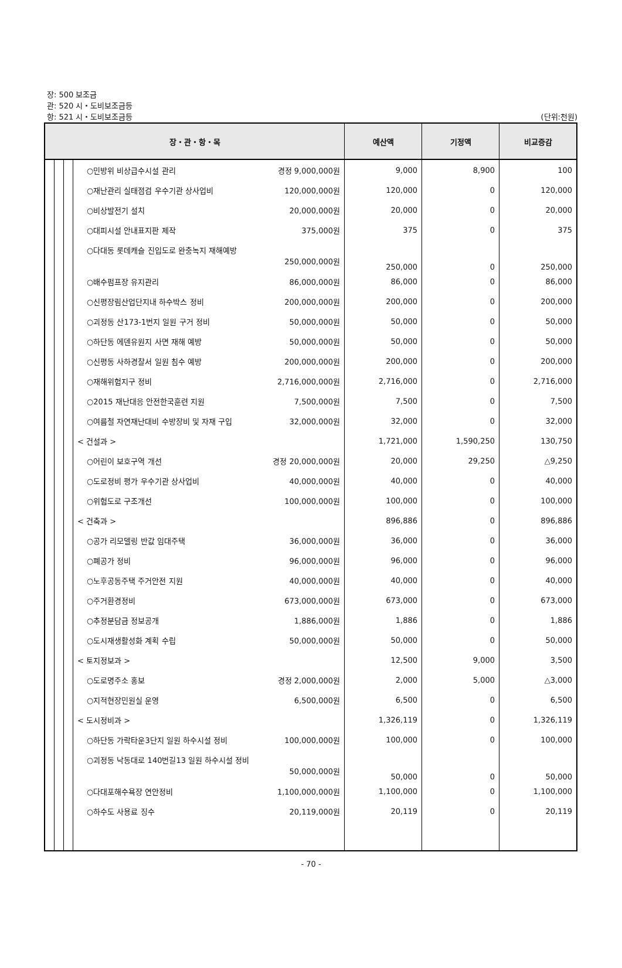장: 500 보조금
관: 520 시・도비보조금등
항: 521 시・도비보조금등
(단위:천원)
| 장・관・항・목 | | | | 예산액 | 기정액 | 비교증감 |
| --- | --- | --- | --- | --- | --- | --- |
| | | | ○민방위 비상급수시설 관리 경정 9,000,000원 | 9,000 | 8,900 | 100 |
| | | | ○재난관리 실태점검 우수기관 상사업비 120,000,000원 | 120,000 | 0 | 120,000 |
| | | | ○비상발전기 설치 20,000,000원 | 20,000 | 0 | 20,000 |
| | | | ○대피시설 안내표지판 제작 375,000원 | 375 | 0 | 375 |
| | | | ○다대동 롯데캐슬 진입도로 완충녹지 재해예방 250,000,000원 | 250,000 | 0 | 250,000 |
| | | | ○배수펌프장 유지관리 86,000,000원 | 86,000 | 0 | 86,000 |
| | | | ○신평장림산업단지내 하수박스 정비 200,000,000원 | 200,000 | 0 | 200,000 |
| | | | ○괴정동 산173-1번지 일원 구거 정비 50,000,000원 | 50,000 | 0 | 50,000 |
| | | | ○하단동 에덴유원지 사면 재해 예방 50,000,000원 | 50,000 | 0 | 50,000 |
| | | | ○신평동 사하경찰서 일원 침수 예방 200,000,000원 | 200,000 | 0 | 200,000 |
| | | | ○재해위험지구 정비 2,716,000,000원 | 2,716,000 | 0 | 2,716,000 |
| | | | ○2015 재난대응 안전한국훈련 지원 7,500,000원 | 7,500 | 0 | 7,500 |
| | | | ○여름철 자연재난대비 수방장비 및 자재 구입 32,000,000원 | 32,000 | 0 | 32,000 |
| | | | < 건설과 > | 1,721,000 | 1,590,250 | 130,750 |
| | | | ○어린이 보호구역 개선 경정 20,000,000원 | 20,000 | 29,250 | △9,250 |
| | | | ○도로정비 평가 우수기관 상사업비 40,000,000원 | 40,000 | 0 | 40,000 |
| | | | ○위험도로 구조개선 100,000,000원 | 100,000 | 0 | 100,000 |
| | | | < 건축과 > | 896,886 | 0 | 896,886 |
| | | | ○공가 리모델링 반값 임대주택 36,000,000원 | 36,000 | 0 | 36,000 |
| | | | ○폐공가 정비 96,000,000원 | 96,000 | 0 | 96,000 |
| | | | ○노후공동주택 주거안전 지원 40,000,000원 | 40,000 | 0 | 40,000 |
| | | | ○주거환경정비 673,000,000원 | 673,000 | 0 | 673,000 |
| | | | ○추정분담금 정보공개 1,886,000원 | 1,886 | 0 | 1,886 |
| | | | ○도시재생활성화 계획 수립 50,000,000원 | 50,000 | 0 | 50,000 |
| | | | < 토지정보과 > | 12,500 | 9,000 | 3,500 |
| | | | ○도로명주소 홍보 경정 2,000,000원 | 2,000 | 5,000 | △3,000 |
| | | | ○지적현장민원실 운영 6,500,000원 | 6,500 | 0 | 6,500 |
| | | | < 도시정비과 > | 1,326,119 | 0 | 1,326,119 |
| | | | ○하단동 가락타운3단지 일원 하수시설 정비 100,000,000원 | 100,000 | 0 | 100,000 |
| | | | ○괴정동 낙동대로 140번길13 일원 하수시설 정비 50,000,000원 | 50,000 | 0 | 50,000 |
| | | | ○다대포해수욕장 연안정비 1,100,000,000원 | 1,100,000 | 0 | 1,100,000 |
| | | | ○하수도 사용료 징수 20,119,000원 | 20,119 | 0 | 20,119 |
- 70 -